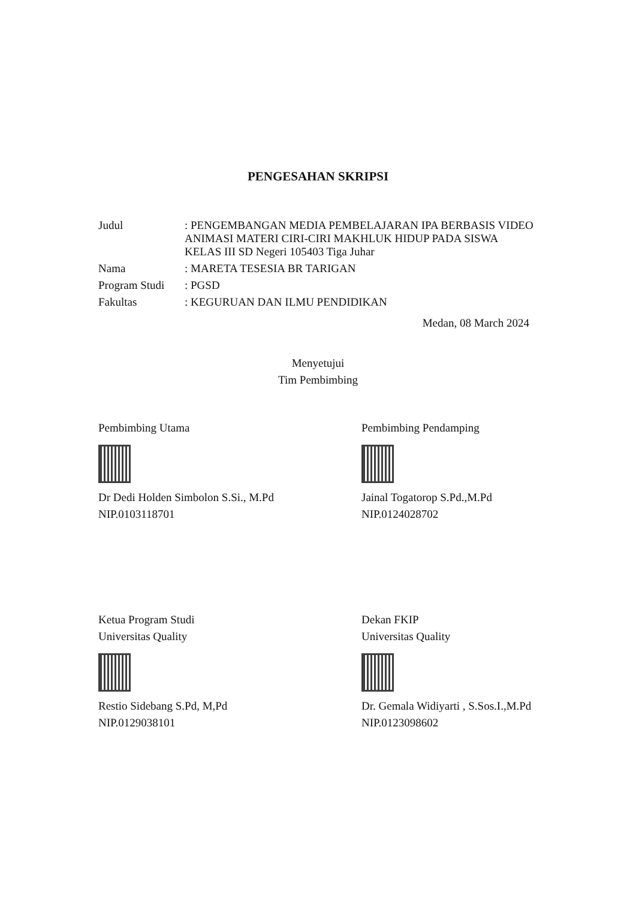PENGESAHAN SKRIPSI
Judul : PENGEMBANGAN MEDIA PEMBELAJARAN IPA BERBASIS VIDEO ANIMASI MATERI CIRI-CIRI MAKHLUK HIDUP PADA SISWA KELAS III SD Negeri 105403 Tiga Juhar
Nama : MARETA TESESIA BR TARIGAN
Program Studi
: PGSD
Fakultas : KEGURUAN DAN ILMU PENDIDIKAN
Medan, 08 March 2024
Menyetujui
Tim Pembimbing
Pembimbing Utama
Dr Dedi Holden Simbolon S.Si., M.Pd
NIP.0103118701
Pembimbing Pendamping
Jainal Togatorop S.Pd.,M.Pd
NIP.0124028702
Ketua Program Studi
Universitas Quality
Restio Sidebang S.Pd, M,Pd
NIP.0129038101
Dekan FKIP
Universitas Quality
Dr. Gemala Widiyarti , S.Sos.I.,M.Pd
NIP.0123098602